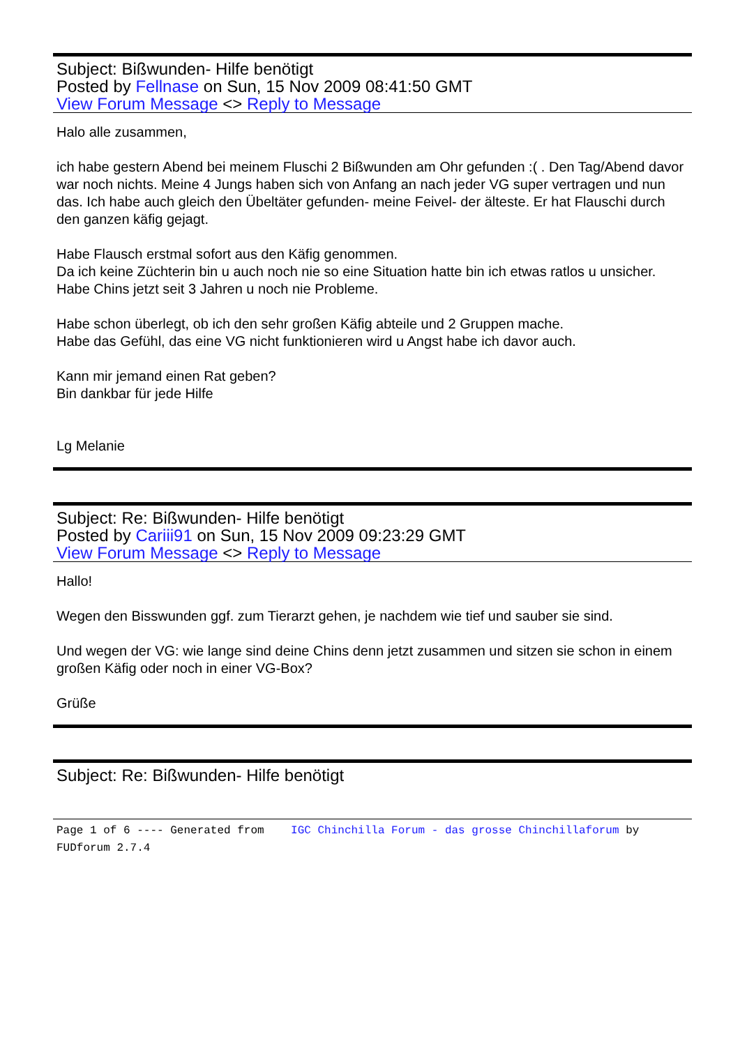Subject: Bißwunden- Hilfe benötigt
Posted by Fellnase on Sun, 15 Nov 2009 08:41:50 GMT
View Forum Message <> Reply to Message
Halo alle zusammen,
ich habe gestern Abend bei meinem Fluschi 2 Bißwunden am Ohr gefunden :( . Den Tag/Abend davor war noch nichts. Meine 4 Jungs haben sich von Anfang an nach jeder VG super vertragen und nun das. Ich habe auch gleich den Übeltäter gefunden- meine Feivel- der älteste. Er hat Flauschi durch den ganzen käfig gejagt.
Habe Flausch erstmal sofort aus den Käfig genommen.
Da ich keine Züchterin bin u auch noch nie so eine Situation hatte bin ich etwas ratlos u unsicher. Habe Chins jetzt seit 3 Jahren u noch nie Probleme.
Habe schon überlegt, ob ich den sehr großen Käfig abteile und 2 Gruppen mache.
Habe das Gefühl, das eine VG nicht funktionieren wird u Angst habe ich davor auch.
Kann mir jemand einen Rat geben?
Bin dankbar für jede Hilfe
Lg Melanie
Subject: Re: Bißwunden- Hilfe benötigt
Posted by Cariii91 on Sun, 15 Nov 2009 09:23:29 GMT
View Forum Message <> Reply to Message
Hallo!
Wegen den Bisswunden ggf. zum Tierarzt gehen, je nachdem wie tief und sauber sie sind.
Und wegen der VG: wie lange sind deine Chins denn jetzt zusammen und sitzen sie schon in einem großen Käfig oder noch in einer VG-Box?
Grüße
Subject: Re: Bißwunden- Hilfe benötigt
Page 1 of 6 ---- Generated from IGC Chinchilla Forum - das grosse Chinchillaforum by FUDforum 2.7.4